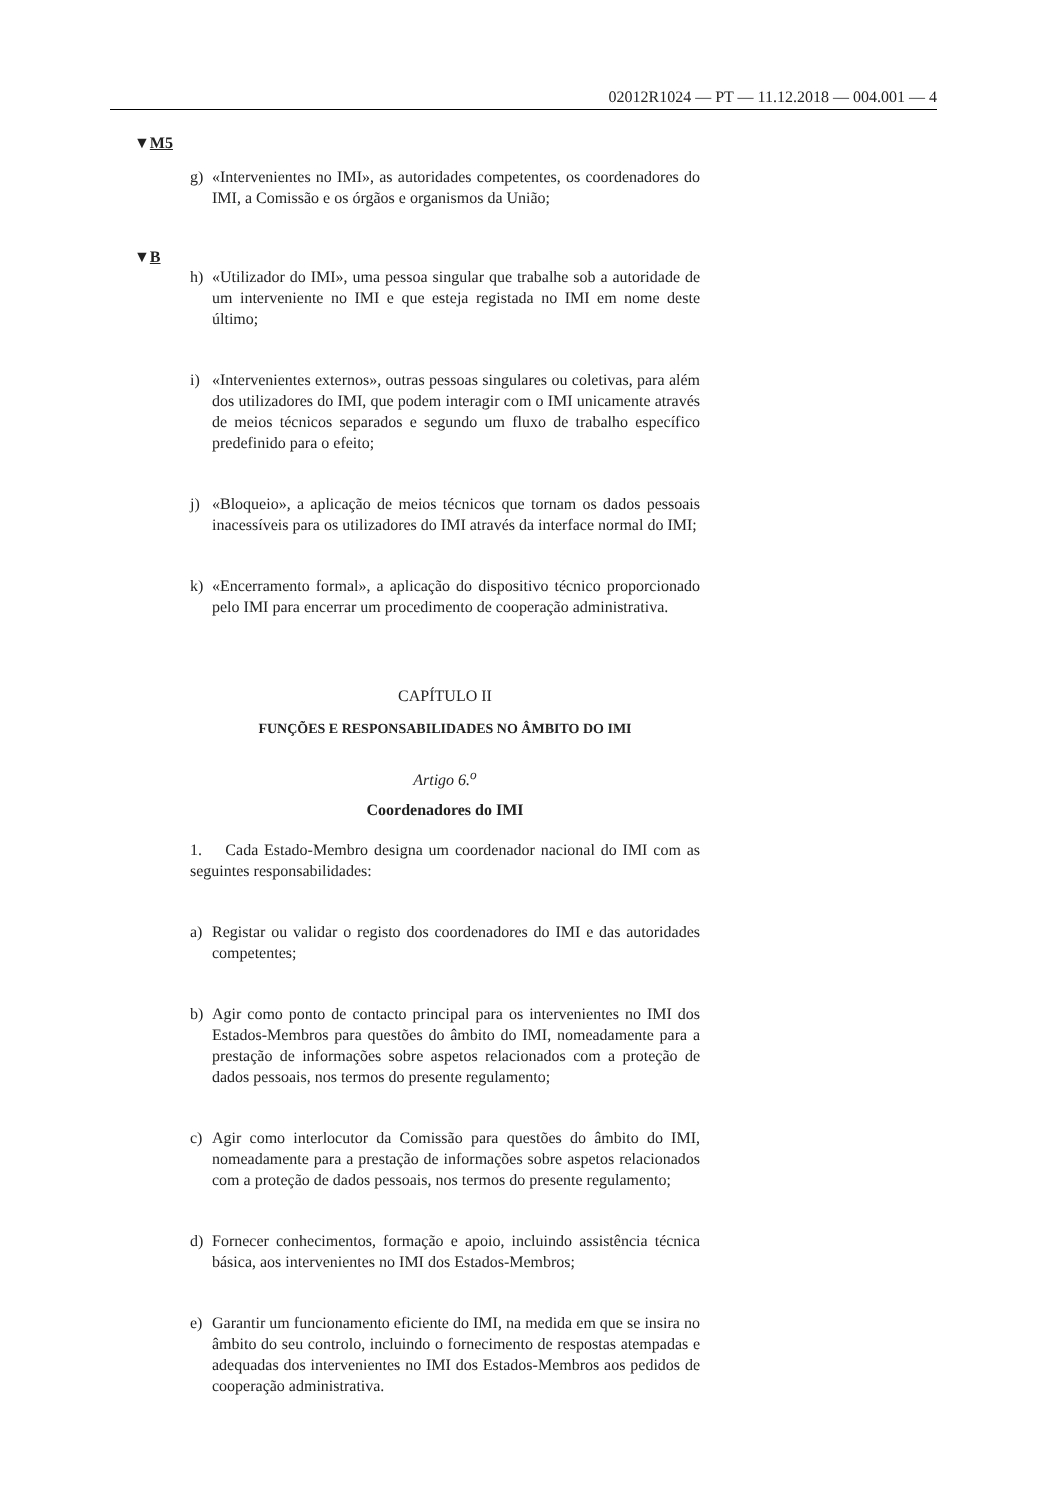02012R1024 — PT — 11.12.2018 — 004.001 — 4
▼M5
g) «Intervenientes no IMI», as autoridades competentes, os coordenadores do IMI, a Comissão e os órgãos e organismos da União;
▼B
h) «Utilizador do IMI», uma pessoa singular que trabalhe sob a autoridade de um interveniente no IMI e que esteja registada no IMI em nome deste último;
i) «Intervenientes externos», outras pessoas singulares ou coletivas, para além dos utilizadores do IMI, que podem interagir com o IMI unicamente através de meios técnicos separados e segundo um fluxo de trabalho específico predefinido para o efeito;
j) «Bloqueio», a aplicação de meios técnicos que tornam os dados pessoais inacessíveis para os utilizadores do IMI através da interface normal do IMI;
k) «Encerramento formal», a aplicação do dispositivo técnico proporcionado pelo IMI para encerrar um procedimento de cooperação administrativa.
CAPÍTULO II
FUNÇÕES E RESPONSABILIDADES NO ÂMBITO DO IMI
Artigo 6.<sup>o</sup>
Coordenadores do IMI
1. Cada Estado-Membro designa um coordenador nacional do IMI com as seguintes responsabilidades:
a) Registar ou validar o registo dos coordenadores do IMI e das autoridades competentes;
b) Agir como ponto de contacto principal para os intervenientes no IMI dos Estados-Membros para questões do âmbito do IMI, nomeadamente para a prestação de informações sobre aspetos relacionados com a proteção de dados pessoais, nos termos do presente regulamento;
c) Agir como interlocutor da Comissão para questões do âmbito do IMI, nomeadamente para a prestação de informações sobre aspetos relacionados com a proteção de dados pessoais, nos termos do presente regulamento;
d) Fornecer conhecimentos, formação e apoio, incluindo assistência técnica básica, aos intervenientes no IMI dos Estados-Membros;
e) Garantir um funcionamento eficiente do IMI, na medida em que se insira no âmbito do seu controlo, incluindo o fornecimento de respostas atempadas e adequadas dos intervenientes no IMI dos Estados-Membros aos pedidos de cooperação administrativa.